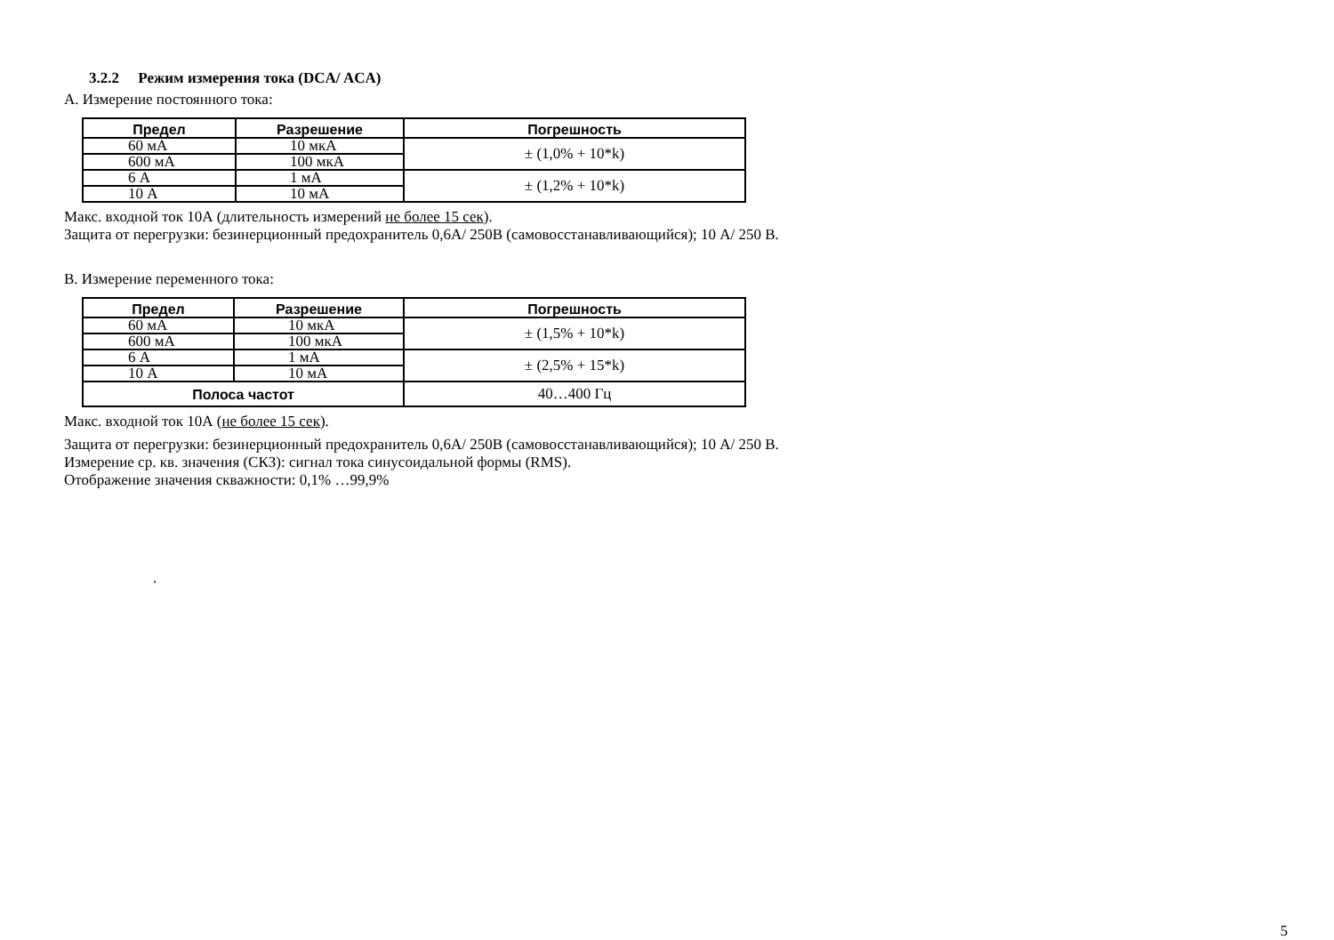3.2.2 Режим измерения тока (DCA/ ACA)
А. Измерение постоянного тока:
| Предел | Разрешение | Погрешность |
| --- | --- | --- |
| 60 мА | 10 мкА | ± (1,0% + 10*k) |
| 600 мА | 100 мкА | |
| 6 А | 1 мА | ± (1,2% + 10*k) |
| 10 А | 10 мА | |
Макс. входной ток 10А (длительность измерений не более 15 сек).
Защита от перегрузки: безинерционный предохранитель 0,6А/ 250В (самовосстанавливающийся); 10 А/ 250 В.
В. Измерение переменного тока:
| Предел | Разрешение | Погрешность |
| --- | --- | --- |
| 60 мА | 10 мкА | ± (1,5% + 10*k) |
| 600 мА | 100 мкА | |
| 6 А | 1 мА | ± (2,5% + 15*k) |
| 10 А | 10 мА | |
| Полоса частот | | 40…400 Гц |
Макс. входной ток 10А (не более 15 сек).
Защита от перегрузки: безинерционный предохранитель 0,6А/ 250В (самовосстанавливающийся); 10 А/ 250 В.
Измерение ср. кв. значения (СКЗ): сигнал тока синусоидальной формы (RMS).
Отображение значения скважности: 0,1% …99,9%
.
5